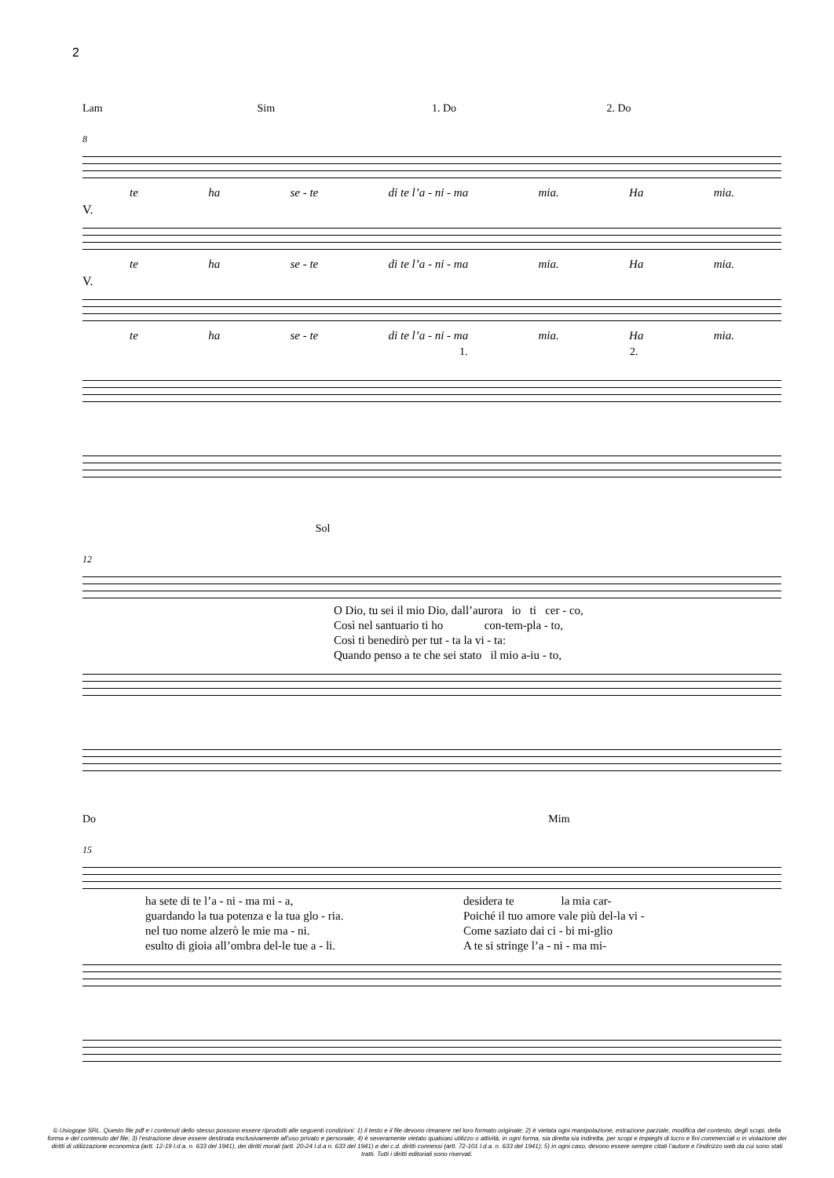2
Lam Sim 1. Do 2. Do
8
te ha se - te di te l’a - ni - ma mia. Ha mia.
V.
te ha se - te di te l’a - ni - ma mia. Ha mia.
V.
te ha se - te di te l’a - ni - ma mia. Ha mia.
1. 2.
Sol
12
O Dio, tu sei il mio Dio, dall’aurora io ti cer - co,
Così nel santuario ti ho con-tem-pla - to,
Così ti benedirò per tut - ta la vi - ta:
Quando penso a te che sei stato il mio a-iu - to,
Do Mim
15
ha sete di te l’a - ni - ma mi - a,
guardando la tua potenza e la tua glo - ria.
nel tuo nome alzerò le mie ma - ni.
esulto di gioia all’ombra del-le tue a - li.
desidera te la mia car-
Poiché il tuo amore vale più del-la vi -
Come saziato dai ci - bi mi-glio
A te si stringe l’a - ni - ma mi-
© Usiogope SRL. Questo file pdf e i contenuti dello stesso possono essere riprodotti alle seguenti condizioni: 1) il testo e il file devono rimanere nel loro formato originale; 2) è vietata ogni manipolazione, estrazione parziale, modifica del contesto, degli scopi, della forma e del contenuto del file; 3) l’estrazione deve essere destinata esclusivamente all’uso privato e personale; 4) è severamente vietato qualsiasi utilizzo o attività, in ogni forma, sia diretta sia indiretta, per scopi e impieghi di lucro e fini commerciali o in violazione dei diritti di utilizzazione economica (artt. 12-19 l.d.a. n. 633 del 1941), dei diritti morali (artt. 20-24 l.d.a n. 633 del 1941) e dei c.d. diritti connessi (artt. 72-101 l.d.a. n. 633 del 1941); 5) in ogni caso, devono essere sempre citati l’autore e l’indirizzo web da cui sono stati tratti. Tutti i diritti editoriali sono riservati.